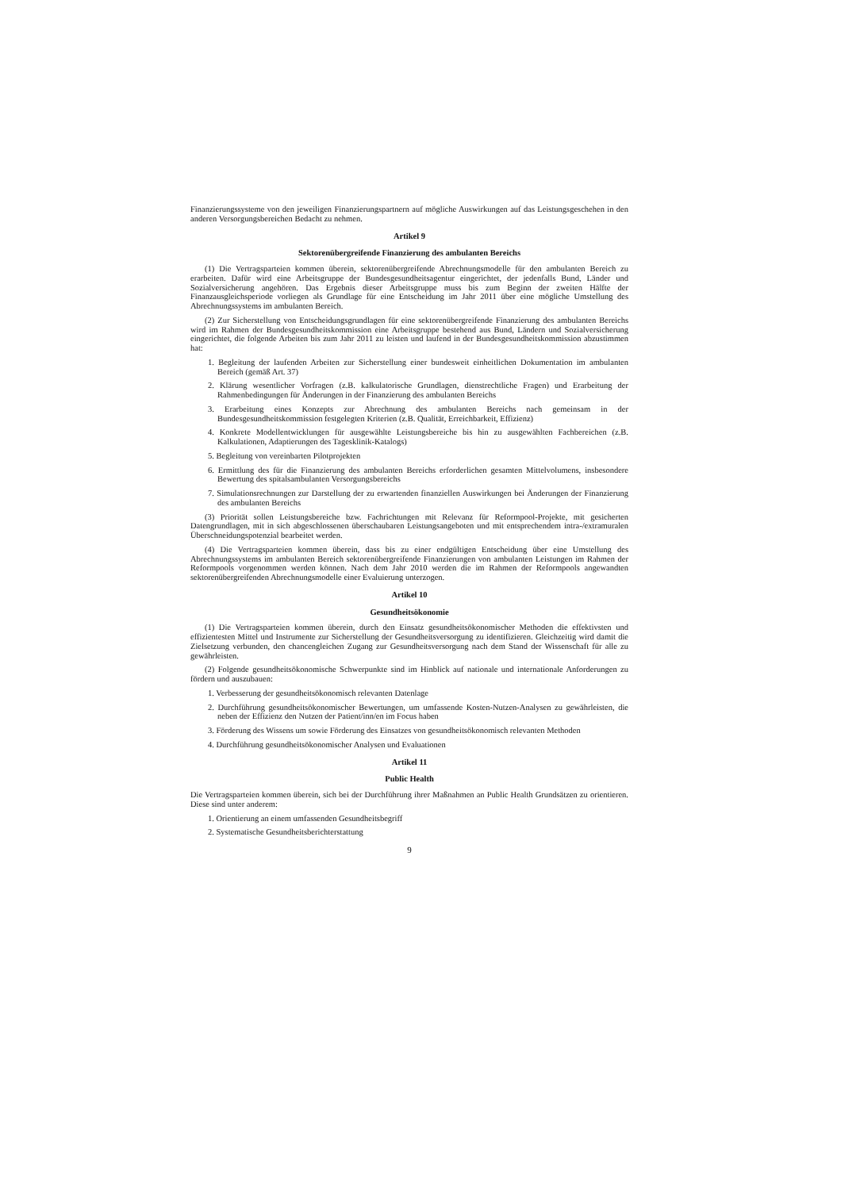Finanzierungssysteme von den jeweiligen Finanzierungspartnern auf mögliche Auswirkungen auf das Leistungsgeschehen in den anderen Versorgungsbereichen Bedacht zu nehmen.
Artikel 9
Sektorenübergreifende Finanzierung des ambulanten Bereichs
(1) Die Vertragsparteien kommen überein, sektorenübergreifende Abrechnungsmodelle für den ambulanten Bereich zu erarbeiten. Dafür wird eine Arbeitsgruppe der Bundesgesundheitsagentur eingerichtet, der jedenfalls Bund, Länder und Sozialversicherung angehören. Das Ergebnis dieser Arbeitsgruppe muss bis zum Beginn der zweiten Hälfte der Finanzausgleichsperiode vorliegen als Grundlage für eine Entscheidung im Jahr 2011 über eine mögliche Umstellung des Abrechnungssystems im ambulanten Bereich.
(2) Zur Sicherstellung von Entscheidungsgrundlagen für eine sektorenübergreifende Finanzierung des ambulanten Bereichs wird im Rahmen der Bundesgesundheitskommission eine Arbeitsgruppe bestehend aus Bund, Ländern und Sozialversicherung eingerichtet, die folgende Arbeiten bis zum Jahr 2011 zu leisten und laufend in der Bundesgesundheitskommission abzustimmen hat:
1. Begleitung der laufenden Arbeiten zur Sicherstellung einer bundesweit einheitlichen Dokumentation im ambulanten Bereich (gemäß Art. 37)
2. Klärung wesentlicher Vorfragen (z.B. kalkulatorische Grundlagen, dienstrechtliche Fragen) und Erarbeitung der Rahmenbedingungen für Änderungen in der Finanzierung des ambulanten Bereichs
3. Erarbeitung eines Konzepts zur Abrechnung des ambulanten Bereichs nach gemeinsam in der Bundesgesundheitskommission festgelegten Kriterien (z.B. Qualität, Erreichbarkeit, Effizienz)
4. Konkrete Modellentwicklungen für ausgewählte Leistungsbereiche bis hin zu ausgewählten Fachbereichen (z.B. Kalkulationen, Adaptierungen des Tagesklinik-Katalogs)
5. Begleitung von vereinbarten Pilotprojekten
6. Ermittlung des für die Finanzierung des ambulanten Bereichs erforderlichen gesamten Mittelvolumens, insbesondere Bewertung des spitalsambulanten Versorgungsbereichs
7. Simulationsrechnungen zur Darstellung der zu erwartenden finanziellen Auswirkungen bei Änderungen der Finanzierung des ambulanten Bereichs
(3) Priorität sollen Leistungsbereiche bzw. Fachrichtungen mit Relevanz für Reformpool-Projekte, mit gesicherten Datengrundlagen, mit in sich abgeschlossenen überschaubaren Leistungsangeboten und mit entsprechendem intra-/extramuralen Überschneidungspotenzial bearbeitet werden.
(4) Die Vertragsparteien kommen überein, dass bis zu einer endgültigen Entscheidung über eine Umstellung des Abrechnungssystems im ambulanten Bereich sektorenübergreifende Finanzierungen von ambulanten Leistungen im Rahmen der Reformpools vorgenommen werden können. Nach dem Jahr 2010 werden die im Rahmen der Reformpools angewandten sektorenübergreifenden Abrechnungsmodelle einer Evaluierung unterzogen.
Artikel 10
Gesundheitsökonomie
(1) Die Vertragsparteien kommen überein, durch den Einsatz gesundheitsökonomischer Methoden die effektivsten und effizientesten Mittel und Instrumente zur Sicherstellung der Gesundheitsversorgung zu identifizieren. Gleichzeitig wird damit die Zielsetzung verbunden, den chancengleichen Zugang zur Gesundheitsversorgung nach dem Stand der Wissenschaft für alle zu gewährleisten.
(2) Folgende gesundheitsökonomische Schwerpunkte sind im Hinblick auf nationale und internationale Anforderungen zu fördern und auszubauen:
1. Verbesserung der gesundheitsökonomisch relevanten Datenlage
2. Durchführung gesundheitsökonomischer Bewertungen, um umfassende Kosten-Nutzen-Analysen zu gewährleisten, die neben der Effizienz den Nutzen der Patient/inn/en im Focus haben
3. Förderung des Wissens um sowie Förderung des Einsatzes von gesundheitsökonomisch relevanten Methoden
4. Durchführung gesundheitsökonomischer Analysen und Evaluationen
Artikel 11
Public Health
Die Vertragsparteien kommen überein, sich bei der Durchführung ihrer Maßnahmen an Public Health Grundsätzen zu orientieren. Diese sind unter anderem:
1. Orientierung an einem umfassenden Gesundheitsbegriff
2. Systematische Gesundheitsberichterstattung
9